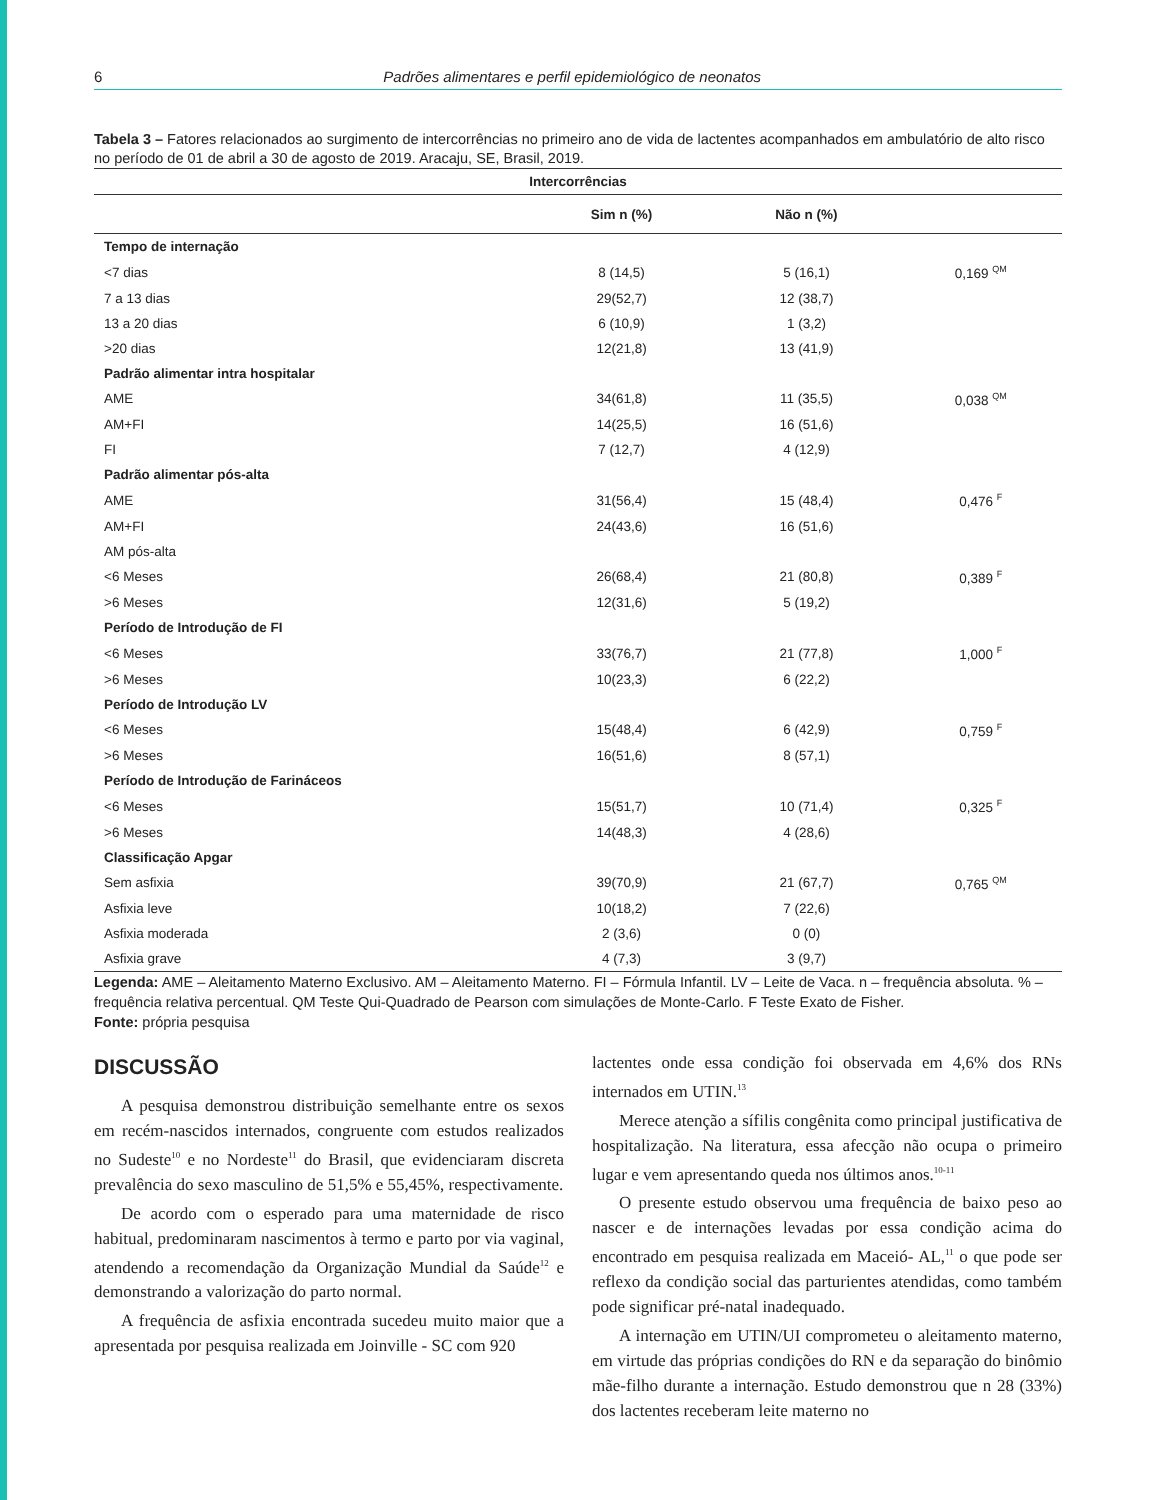6 Padrões alimentares e perfil epidemiológico de neonatos
Tabela 3 – Fatores relacionados ao surgimento de intercorrências no primeiro ano de vida de lactentes acompanhados em ambulatório de alto risco no período de 01 de abril a 30 de agosto de 2019. Aracaju, SE, Brasil, 2019.
| Intercorrências | | | |
| --- | --- | --- | --- |
| | Sim n (%) | Não n (%) | |
| Tempo de internação | | | |
| <7 dias | 8 (14,5) | 5 (16,1) | 0,169 <sup>QM</sup> |
| 7 a 13 dias | 29(52,7) | 12 (38,7) | |
| 13 a 20 dias | 6 (10,9) | 1 (3,2) | |
| >20 dias | 12(21,8) | 13 (41,9) | |
| Padrão alimentar intra hospitalar | | | |
| AME | 34(61,8) | 11 (35,5) | 0,038 <sup>QM</sup> |
| AM+FI | 14(25,5) | 16 (51,6) | |
| FI | 7 (12,7) | 4 (12,9) | |
| Padrão alimentar pós-alta | | | |
| AME | 31(56,4) | 15 (48,4) | 0,476 <sup>F</sup> |
| AM+FI | 24(43,6) | 16 (51,6) | |
| AM pós-alta | | | |
| <6 Meses | 26(68,4) | 21 (80,8) | 0,389 <sup>F</sup> |
| >6 Meses | 12(31,6) | 5 (19,2) | |
| Período de Introdução de FI | | | |
| <6 Meses | 33(76,7) | 21 (77,8) | 1,000 <sup>F</sup> |
| >6 Meses | 10(23,3) | 6 (22,2) | |
| Período de Introdução LV | | | |
| <6 Meses | 15(48,4) | 6 (42,9) | 0,759 <sup>F</sup> |
| >6 Meses | 16(51,6) | 8 (57,1) | |
| Período de Introdução de Farináceos | | | |
| <6 Meses | 15(51,7) | 10 (71,4) | 0,325 <sup>F</sup> |
| >6 Meses | 14(48,3) | 4 (28,6) | |
| Classificação Apgar | | | |
| Sem asfixia | 39(70,9) | 21 (67,7) | 0,765 <sup>QM</sup> |
| Asfixia leve | 10(18,2) | 7 (22,6) | |
| Asfixia moderada | 2 (3,6) | 0 (0) | |
| Asfixia grave | 4 (7,3) | 3 (9,7) | |
Legenda: AME – Aleitamento Materno Exclusivo. AM – Aleitamento Materno. FI – Fórmula Infantil. LV – Leite de Vaca. n – frequência absoluta. % – frequência relativa percentual. QM Teste Qui-Quadrado de Pearson com simulações de Monte-Carlo. F Teste Exato de Fisher.
Fonte: própria pesquisa
DISCUSSÃO
A pesquisa demonstrou distribuição semelhante entre os sexos em recém-nascidos internados, congruente com estudos realizados no Sudeste<sup>10</sup> e no Nordeste<sup>11</sup> do Brasil, que evidenciaram discreta prevalência do sexo masculino de 51,5% e 55,45%, respectivamente.
De acordo com o esperado para uma maternidade de risco habitual, predominaram nascimentos à termo e parto por via vaginal, atendendo a recomendação da Organização Mundial da Saúde<sup>12</sup> e demonstrando a valorização do parto normal.
A frequência de asfixia encontrada sucedeu muito maior que a apresentada por pesquisa realizada em Joinville - SC com 920
lactentes onde essa condição foi observada em 4,6% dos RNs internados em UTIN.<sup>13</sup>
Merece atenção a sífilis congênita como principal justificativa de hospitalização. Na literatura, essa afecção não ocupa o primeiro lugar e vem apresentando queda nos últimos anos.<sup>10-11</sup>
O presente estudo observou uma frequência de baixo peso ao nascer e de internações levadas por essa condição acima do encontrado em pesquisa realizada em Maceió- AL,<sup>11</sup> o que pode ser reflexo da condição social das parturientes atendidas, como também pode significar pré-natal inadequado.
A internação em UTIN/UI comprometeu o aleitamento materno, em virtude das próprias condições do RN e da separação do binômio mãe-filho durante a internação. Estudo demonstrou que n 28 (33%) dos lactentes receberam leite materno no